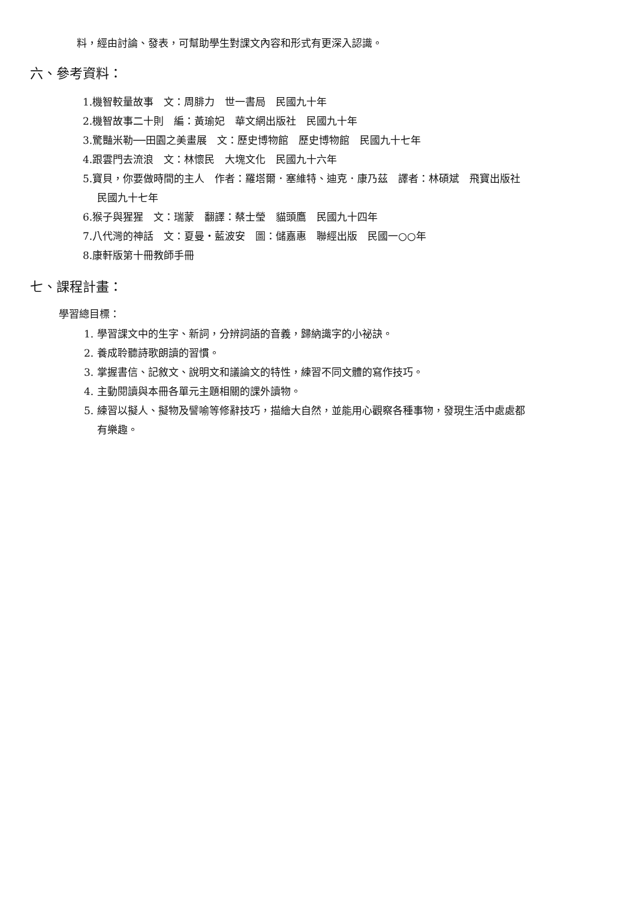料，經由討論、發表，可幫助學生對課文內容和形式有更深入認識。
六、參考資料：
1.機智較量故事　文：周腓力　世一書局　民國九十年
2.機智故事二十則　編：黃瑜妃　華文網出版社　民國九十年
3.驚豔米勒──田園之美畫展　文：歷史博物館　歷史博物館　民國九十七年
4.跟雲門去流浪　文：林懷民　大塊文化　民國九十六年
5.寶貝，你要做時間的主人　作者：羅塔爾．塞維特、迪克．康乃茲　譯者：林碩斌　飛寶出版社
民國九十七年
6.猴子與猩猩　文：瑞蒙　翻譯：蔡士瑩　貓頭鷹　民國九十四年
7.八代灣的神話　文：夏曼‧藍波安　圖：儲嘉惠　聯經出版　民國一○○年
8.康軒版第十冊教師手冊
七、課程計畫：
學習總目標：
1. 學習課文中的生字、新詞，分辨詞語的音義，歸納識字的小祕訣。
2. 養成聆聽詩歌朗讀的習慣。
3. 掌握書信、記敘文、說明文和議論文的特性，練習不同文體的寫作技巧。
4. 主動閱讀與本冊各單元主題相關的課外讀物。
5. 練習以擬人、擬物及譬喻等修辭技巧，描繪大自然，並能用心觀察各種事物，發現生活中處處都
有樂趣。